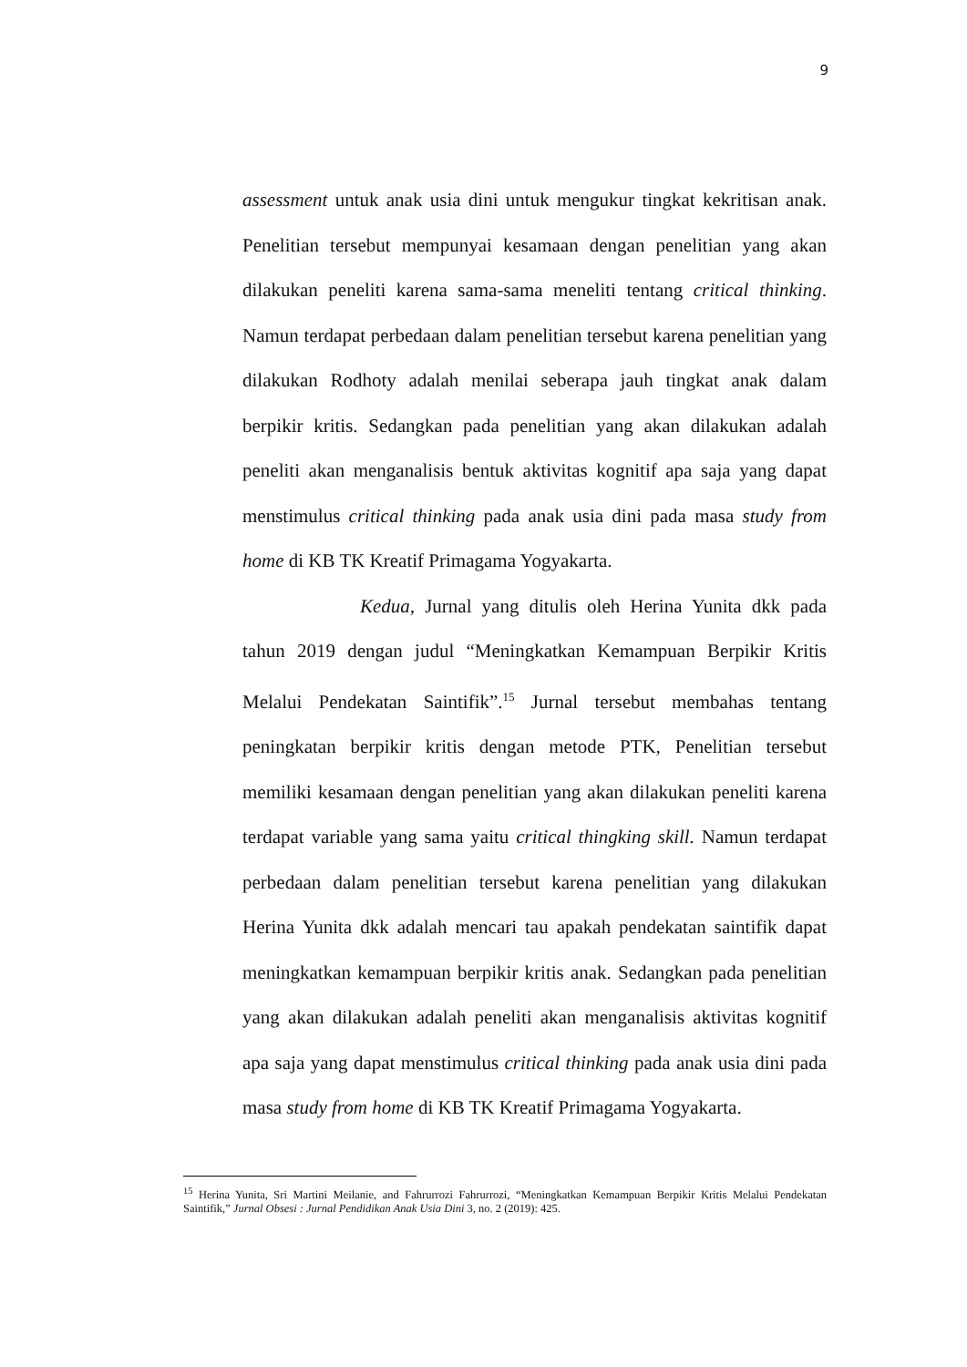9
assessment untuk anak usia dini untuk mengukur tingkat kekritisan anak. Penelitian tersebut mempunyai kesamaan dengan penelitian yang akan dilakukan peneliti karena sama-sama meneliti tentang critical thinking. Namun terdapat perbedaan dalam penelitian tersebut karena penelitian yang dilakukan Rodhoty adalah menilai seberapa jauh tingkat anak dalam berpikir kritis. Sedangkan pada penelitian yang akan dilakukan adalah peneliti akan menganalisis bentuk aktivitas kognitif apa saja yang dapat menstimulus critical thinking pada anak usia dini pada masa study from home di KB TK Kreatif Primagama Yogyakarta.
Kedua, Jurnal yang ditulis oleh Herina Yunita dkk pada tahun 2019 dengan judul “Meningkatkan Kemampuan Berpikir Kritis Melalui Pendekatan Saintifik”.<sup>15</sup> Jurnal tersebut membahas tentang peningkatan berpikir kritis dengan metode PTK, Penelitian tersebut memiliki kesamaan dengan penelitian yang akan dilakukan peneliti karena terdapat variable yang sama yaitu critical thingking skill. Namun terdapat perbedaan dalam penelitian tersebut karena penelitian yang dilakukan Herina Yunita dkk adalah mencari tau apakah pendekatan saintifik dapat meningkatkan kemampuan berpikir kritis anak. Sedangkan pada penelitian yang akan dilakukan adalah peneliti akan menganalisis aktivitas kognitif apa saja yang dapat menstimulus critical thinking pada anak usia dini pada masa study from home di KB TK Kreatif Primagama Yogyakarta.
<sup>15</sup> Herina Yunita, Sri Martini Meilanie, and Fahrurrozi Fahrurrozi, “Meningkatkan Kemampuan Berpikir Kritis Melalui Pendekatan Saintifik,” Jurnal Obsesi : Jurnal Pendidikan Anak Usia Dini 3, no. 2 (2019): 425.